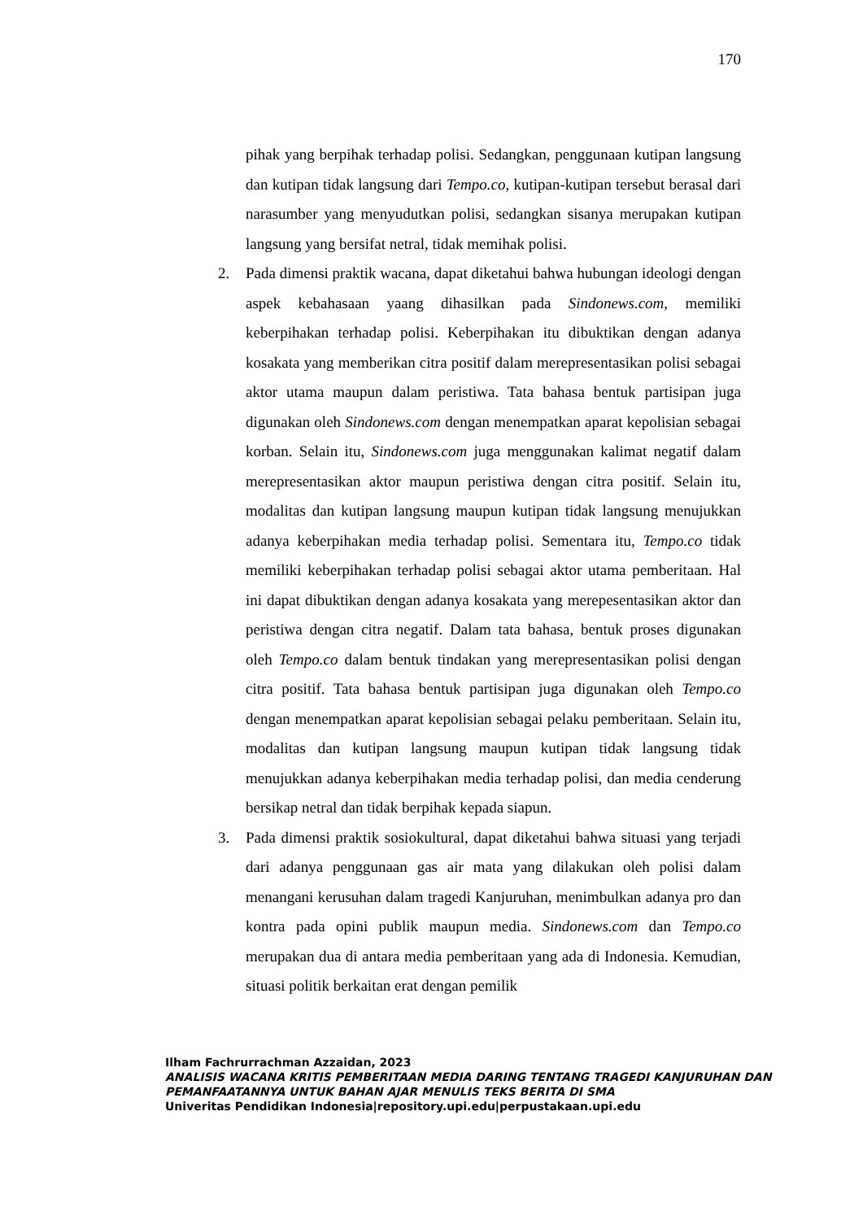170
pihak yang berpihak terhadap polisi. Sedangkan, penggunaan kutipan langsung dan kutipan tidak langsung dari Tempo.co, kutipan-kutipan tersebut berasal dari narasumber yang menyudutkan polisi, sedangkan sisanya merupakan kutipan langsung yang bersifat netral, tidak memihak polisi.
2. Pada dimensi praktik wacana, dapat diketahui bahwa hubungan ideologi dengan aspek kebahasaan yaang dihasilkan pada Sindonews.com, memiliki keberpihakan terhadap polisi. Keberpihakan itu dibuktikan dengan adanya kosakata yang memberikan citra positif dalam merepresentasikan polisi sebagai aktor utama maupun dalam peristiwa. Tata bahasa bentuk partisipan juga digunakan oleh Sindonews.com dengan menempatkan aparat kepolisian sebagai korban. Selain itu, Sindonews.com juga menggunakan kalimat negatif dalam merepresentasikan aktor maupun peristiwa dengan citra positif. Selain itu, modalitas dan kutipan langsung maupun kutipan tidak langsung menujukkan adanya keberpihakan media terhadap polisi. Sementara itu, Tempo.co tidak memiliki keberpihakan terhadap polisi sebagai aktor utama pemberitaan. Hal ini dapat dibuktikan dengan adanya kosakata yang merepesentasikan aktor dan peristiwa dengan citra negatif. Dalam tata bahasa, bentuk proses digunakan oleh Tempo.co dalam bentuk tindakan yang merepresentasikan polisi dengan citra positif. Tata bahasa bentuk partisipan juga digunakan oleh Tempo.co dengan menempatkan aparat kepolisian sebagai pelaku pemberitaan. Selain itu, modalitas dan kutipan langsung maupun kutipan tidak langsung tidak menujukkan adanya keberpihakan media terhadap polisi, dan media cenderung bersikap netral dan tidak berpihak kepada siapun.
3. Pada dimensi praktik sosiokultural, dapat diketahui bahwa situasi yang terjadi dari adanya penggunaan gas air mata yang dilakukan oleh polisi dalam menangani kerusuhan dalam tragedi Kanjuruhan, menimbulkan adanya pro dan kontra pada opini publik maupun media. Sindonews.com dan Tempo.co merupakan dua di antara media pemberitaan yang ada di Indonesia. Kemudian, situasi politik berkaitan erat dengan pemilik
Ilham Fachrurrachman Azzaidan, 2023
ANALISIS WACANA KRITIS PEMBERITAAN MEDIA DARING TENTANG TRAGEDI KANJURUHAN DAN PEMANFAATANNYA UNTUK BAHAN AJAR MENULIS TEKS BERITA DI SMA
Univeritas Pendidikan Indonesia|repository.upi.edu|perpustakaan.upi.edu